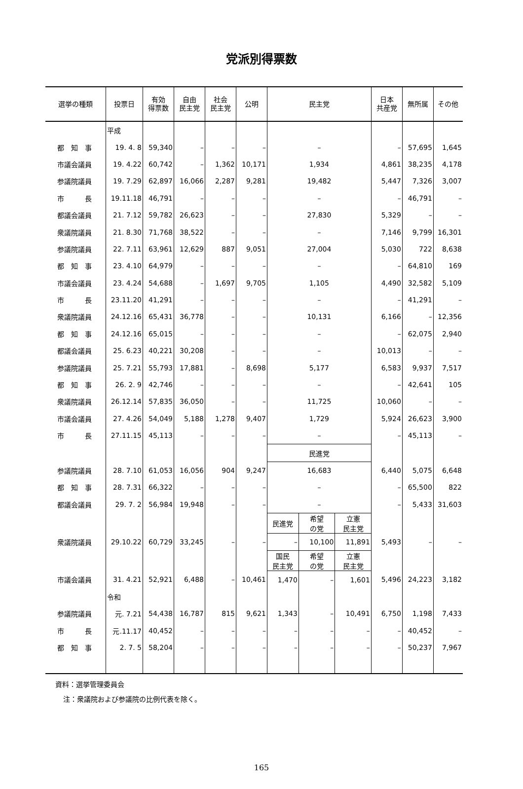党派別得票数
| 選挙の種類 | 投票日 | 有効 得票数 | 自由 民主党 | 社会 民主党 | 公明 | 民主党 | | | 日本 共産党 | 無所属 | その他 |
| --- | --- | --- | --- | --- | --- | --- | --- | --- | --- | --- | --- |
| | 平成 | | | | | | | | | | |
| 都 知 事 | 19. 4. 8 | 59,340 | – | – | – | – | | | – | 57,695 | 1,645 |
| 市議会議員 | 19. 4.22 | 60,742 | – | 1,362 | 10,171 | 1,934 | | | 4,861 | 38,235 | 4,178 |
| 参議院議員 | 19. 7.29 | 62,897 | 16,066 | 2,287 | 9,281 | 19,482 | | | 5,447 | 7,326 | 3,007 |
| 市 長 | 19.11.18 | 46,791 | – | – | – | – | | | – | 46,791 | – |
| 都議会議員 | 21. 7.12 | 59,782 | 26,623 | – | – | 27,830 | | | 5,329 | – | – |
| 衆議院議員 | 21. 8.30 | 71,768 | 38,522 | – | – | – | | | 7,146 | 9,799 | 16,301 |
| 参議院議員 | 22. 7.11 | 63,961 | 12,629 | 887 | 9,051 | 27,004 | | | 5,030 | 722 | 8,638 |
| 都 知 事 | 23. 4.10 | 64,979 | – | – | – | – | | | – | 64,810 | 169 |
| 市議会議員 | 23. 4.24 | 54,688 | – | 1,697 | 9,705 | 1,105 | | | 4,490 | 32,582 | 5,109 |
| 市 長 | 23.11.20 | 41,291 | – | – | – | – | | | – | 41,291 | – |
| 衆議院議員 | 24.12.16 | 65,431 | 36,778 | – | – | 10,131 | | | 6,166 | – | 12,356 |
| 都 知 事 | 24.12.16 | 65,015 | – | – | – | – | | | – | 62,075 | 2,940 |
| 都議会議員 | 25. 6.23 | 40,221 | 30,208 | – | – | – | | | 10,013 | – | – |
| 参議院議員 | 25. 7.21 | 55,793 | 17,881 | – | 8,698 | 5,177 | | | 6,583 | 9,937 | 7,517 |
| 都 知 事 | 26. 2. 9 | 42,746 | – | – | – | – | | | – | 42,641 | 105 |
| 衆議院議員 | 26.12.14 | 57,835 | 36,050 | – | – | 11,725 | | | 10,060 | – | – |
| 市議会議員 | 27. 4.26 | 54,049 | 5,188 | 1,278 | 9,407 | 1,729 | | | 5,924 | 26,623 | 3,900 |
| 市 長 | 27.11.15 | 45,113 | – | – | – | – | | | – | 45,113 | – |
| | | | | | | 民進党 | | | | | |
| 参議院議員 | 28. 7.10 | 61,053 | 16,056 | 904 | 9,247 | 16,683 | | | 6,440 | 5,075 | 6,648 |
| 都 知 事 | 28. 7.31 | 66,322 | – | – | – | – | | | – | 65,500 | 822 |
| 都議会議員 | 29. 7. 2 | 56,984 | 19,948 | – | – | – | | | – | 5,433 | 31,603 |
| | | | | | | 民進党 | 希望 の党 | 立憲 民主党 | | | |
| 衆議院議員 | 29.10.22 | 60,729 | 33,245 | – | – | – | 10,100 | 11,891 | 5,493 | – | – |
| | | | | | | 国民 民主党 | 希望 の党 | 立憲 民主党 | | | |
| 市議会議員 | 31. 4.21 | 52,921 | 6,488 | – | 10,461 | 1,470 | – | 1,601 | 5,496 | 24,223 | 3,182 |
| | 令和 | | | | | | | | | | |
| 参議院議員 | 元. 7.21 | 54,438 | 16,787 | 815 | 9,621 | 1,343 | – | 10,491 | 6,750 | 1,198 | 7,433 |
| 市 長 | 元.11.17 | 40,452 | – | – | – | – | – | – | – | 40,452 | – |
| 都 知 事 | 2. 7. 5 | 58,204 | – | – | – | – | – | – | – | 50,237 | 7,967 |
資料：選挙管理委員会
注：衆議院および参議院の比例代表を除く。
165